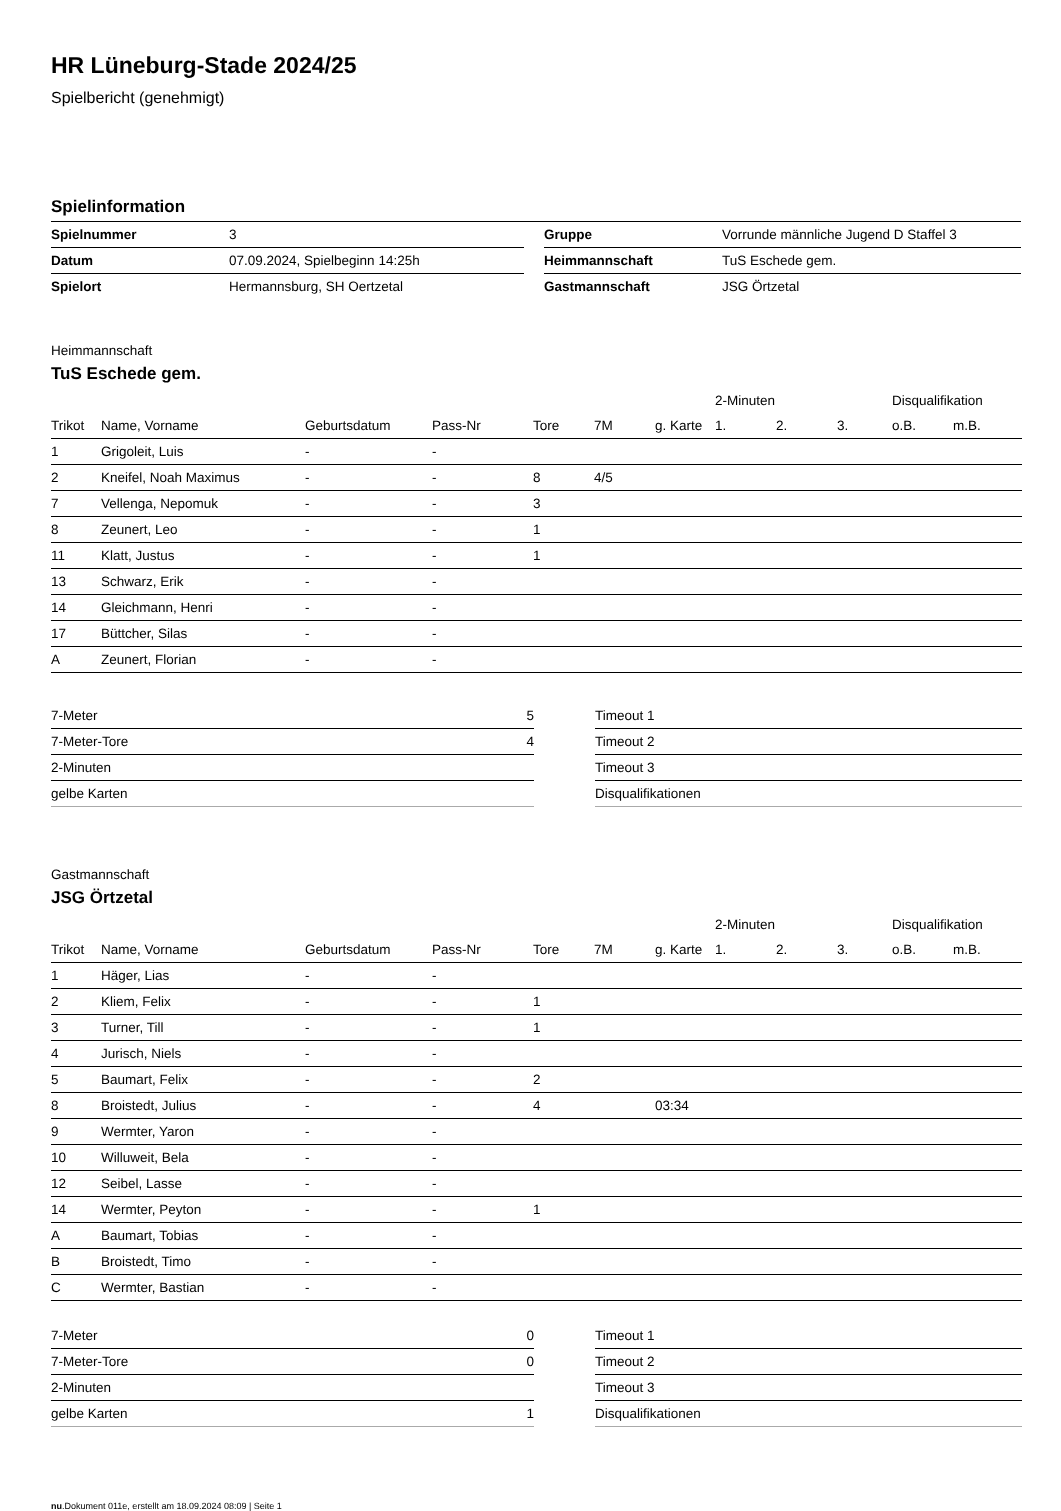HR Lüneburg-Stade 2024/25
Spielbericht (genehmigt)
Spielinformation
| Spielnummer | 3 | | Gruppe | Vorrunde männliche Jugend D Staffel 3 |
| Datum | 07.09.2024, Spielbeginn 14:25h | | Heimmannschaft | TuS Eschede gem. |
| Spielort | Hermannsburg, SH Oertzetal | | Gastmannschaft | JSG Örtzetal |
Heimmannschaft
TuS Eschede gem.
| | | | | | | | 2-Minuten | | | Disqualifikation | |
| --- | --- | --- | --- | --- | --- | --- | --- | --- | --- | --- | --- |
| Trikot | Name, Vorname | Geburtsdatum | Pass-Nr | Tore | 7M | g. Karte | 1. | 2. | 3. | o.B. | m.B. |
| 1 | Grigoleit, Luis | - | - | | | | | | | | |
| 2 | Kneifel, Noah Maximus | - | - | 8 | 4/5 | | | | | | |
| 7 | Vellenga, Nepomuk | - | - | 3 | | | | | | | |
| 8 | Zeunert, Leo | - | - | 1 | | | | | | | |
| 11 | Klatt, Justus | - | - | 1 | | | | | | | |
| 13 | Schwarz, Erik | - | - | | | | | | | | |
| 14 | Gleichmann, Henri | - | - | | | | | | | | |
| 17 | Büttcher, Silas | - | - | | | | | | | | |
| A | Zeunert, Florian | - | - | | | | | | | | |
| 7-Meter | 5 |
| 7-Meter-Tore | 4 |
| 2-Minuten | |
| gelbe Karten | |
| Timeout 1 |
| Timeout 2 |
| Timeout 3 |
| Disqualifikationen |
Gastmannschaft
JSG Örtzetal
| | | | | | | | 2-Minuten | | | Disqualifikation | |
| --- | --- | --- | --- | --- | --- | --- | --- | --- | --- | --- | --- |
| Trikot | Name, Vorname | Geburtsdatum | Pass-Nr | Tore | 7M | g. Karte | 1. | 2. | 3. | o.B. | m.B. |
| 1 | Häger, Lias | - | - | | | | | | | | |
| 2 | Kliem, Felix | - | - | 1 | | | | | | | |
| 3 | Turner, Till | - | - | 1 | | | | | | | |
| 4 | Jurisch, Niels | - | - | | | | | | | | |
| 5 | Baumart, Felix | - | - | 2 | | | | | | | |
| 8 | Broistedt, Julius | - | - | 4 | | 03:34 | | | | | |
| 9 | Wermter, Yaron | - | - | | | | | | | | |
| 10 | Willuweit, Bela | - | - | | | | | | | | |
| 12 | Seibel, Lasse | - | - | | | | | | | | |
| 14 | Wermter, Peyton | - | - | 1 | | | | | | | |
| A | Baumart, Tobias | - | - | | | | | | | | |
| B | Broistedt, Timo | - | - | | | | | | | | |
| C | Wermter, Bastian | - | - | | | | | | | | |
| 7-Meter | 0 |
| 7-Meter-Tore | 0 |
| 2-Minuten | |
| gelbe Karten | 1 |
| Timeout 1 |
| Timeout 2 |
| Timeout 3 |
| Disqualifikationen |
nu.Dokument 011e, erstellt am 18.09.2024 08:09 | Seite 1